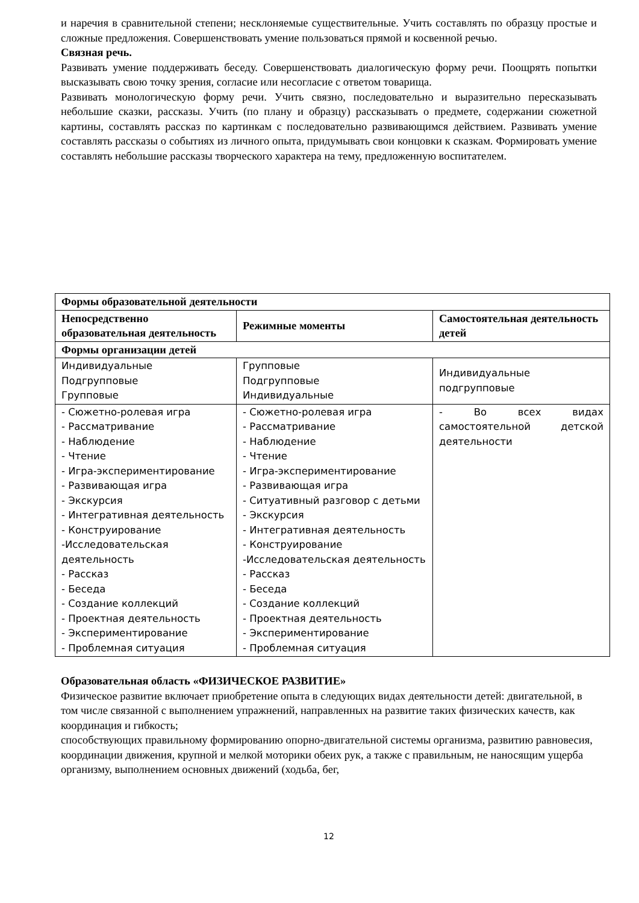и наречия в сравнительной степени; несклоняемые существительные. Учить составлять по образцу простые и сложные предложения. Совершенствовать умение пользоваться прямой и косвенной речью.
Связная речь.
Развивать умение поддерживать беседу. Совершенствовать диалогическую форму речи. Поощрять попытки высказывать свою точку зрения, согласие или несогласие с ответом товарища.
Развивать монологическую форму речи. Учить связно, последовательно и выразительно пересказывать небольшие сказки, рассказы. Учить (по плану и образцу) рассказывать о предмете, содержании сюжетной картины, составлять рассказ по картинкам с последовательно развивающимся действием. Развивать умение составлять рассказы о событиях из личного опыта, придумывать свои концовки к сказкам. Формировать умение составлять небольшие рассказы творческого характера на тему, предложенную воспитателем.
| Формы образовательной деятельности | | |
| --- | --- | --- |
| Непосредственно образовательная деятельность | Режимные моменты | Самостоятельная деятельность детей |
| Формы организации детей | | |
| Индивидуальные Подгрупповые Групповые | Групповые Подгрупповые Индивидуальные | Индивидуальные подгрупповые |
| - Сюжетно-ролевая игра - Рассматривание - Наблюдение - Чтение - Игра-экспериментирование - Развивающая игра - Экскурсия - Интегративная деятельность - Конструирование -Исследовательская деятельность - Рассказ - Беседа - Создание коллекций - Проектная деятельность - Экспериментирование - Проблемная ситуация | - Сюжетно-ролевая игра - Рассматривание - Наблюдение - Чтение - Игра-экспериментирование - Развивающая игра - Ситуативный разговор с детьми - Экскурсия - Интегративная деятельность - Конструирование -Исследовательская деятельность - Рассказ - Беседа - Создание коллекций - Проектная деятельность - Экспериментирование - Проблемная ситуация | - Во всех видах самостоятельной детской деятельности |
Образовательная область «ФИЗИЧЕСКОЕ РАЗВИТИЕ»
Физическое развитие включает приобретение опыта в следующих видах деятельности детей: двигательной, в том числе связанной с выполнением упражнений, направленных на развитие таких физических качеств, как координация и гибкость;
способствующих правильному формированию опорно-двигательной системы организма, развитию равновесия, координации движения, крупной и мелкой моторики обеих рук, а также с правильным, не наносящим ущерба организму, выполнением основных движений (ходьба, бег,
12